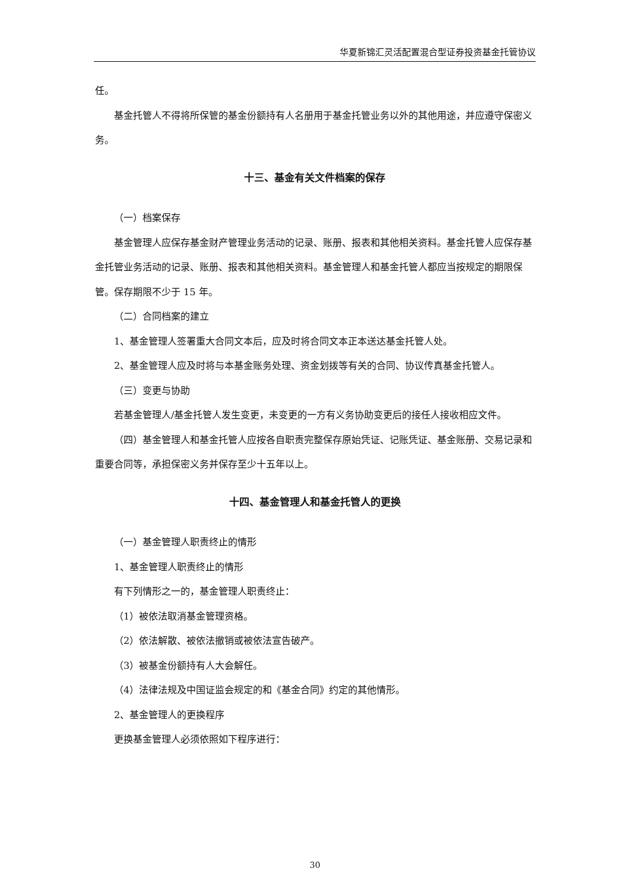华夏新锦汇灵活配置混合型证券投资基金托管协议
任。
基金托管人不得将所保管的基金份额持有人名册用于基金托管业务以外的其他用途，并应遵守保密义务。
十三、基金有关文件档案的保存
（一）档案保存
基金管理人应保存基金财产管理业务活动的记录、账册、报表和其他相关资料。基金托管人应保存基金托管业务活动的记录、账册、报表和其他相关资料。基金管理人和基金托管人都应当按规定的期限保管。保存期限不少于 15 年。
（二）合同档案的建立
1、基金管理人签署重大合同文本后，应及时将合同文本正本送达基金托管人处。
2、基金管理人应及时将与本基金账务处理、资金划拨等有关的合同、协议传真基金托管人。
（三）变更与协助
若基金管理人/基金托管人发生变更，未变更的一方有义务协助变更后的接任人接收相应文件。
（四）基金管理人和基金托管人应按各自职责完整保存原始凭证、记账凭证、基金账册、交易记录和重要合同等，承担保密义务并保存至少十五年以上。
十四、基金管理人和基金托管人的更换
（一）基金管理人职责终止的情形
1、基金管理人职责终止的情形
有下列情形之一的，基金管理人职责终止：
（1）被依法取消基金管理资格。
（2）依法解散、被依法撤销或被依法宣告破产。
（3）被基金份额持有人大会解任。
（4）法律法规及中国证监会规定的和《基金合同》约定的其他情形。
2、基金管理人的更换程序
更换基金管理人必须依照如下程序进行：
30